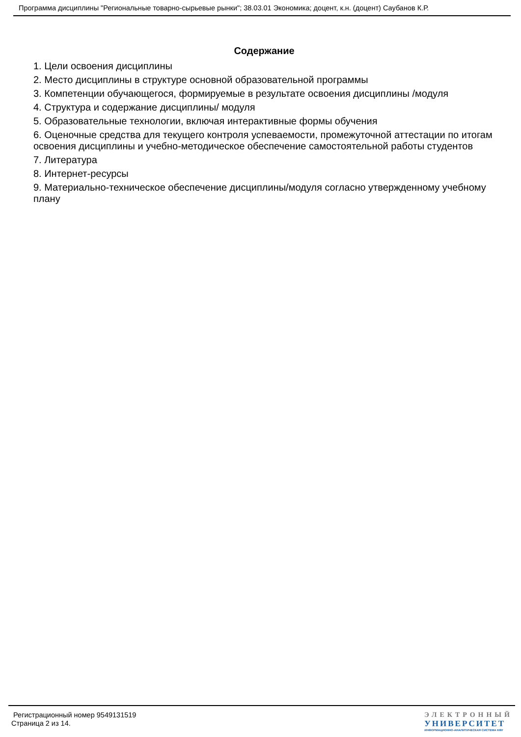Программа дисциплины "Региональные товарно-сырьевые рынки"; 38.03.01 Экономика; доцент, к.н. (доцент) Саубанов К.Р.
Содержание
1. Цели освоения дисциплины
2. Место дисциплины в структуре основной образовательной программы
3. Компетенции обучающегося, формируемые в результате освоения дисциплины /модуля
4. Структура и содержание дисциплины/ модуля
5. Образовательные технологии, включая интерактивные формы обучения
6. Оценочные средства для текущего контроля успеваемости, промежуточной аттестации по итогам освоения дисциплины и учебно-методическое обеспечение самостоятельной работы студентов
7. Литература
8. Интернет-ресурсы
9. Материально-техническое обеспечение дисциплины/модуля согласно утвержденному учебному плану
Регистрационный номер 9549131519
Страница 2 из 14.
ЭЛЕКТРОННЫЙ
УНИВЕРСИТЕТ
ИНФОРМАЦИОННО-АНАЛИТИЧЕСКАЯ СИСТЕМА КФУ